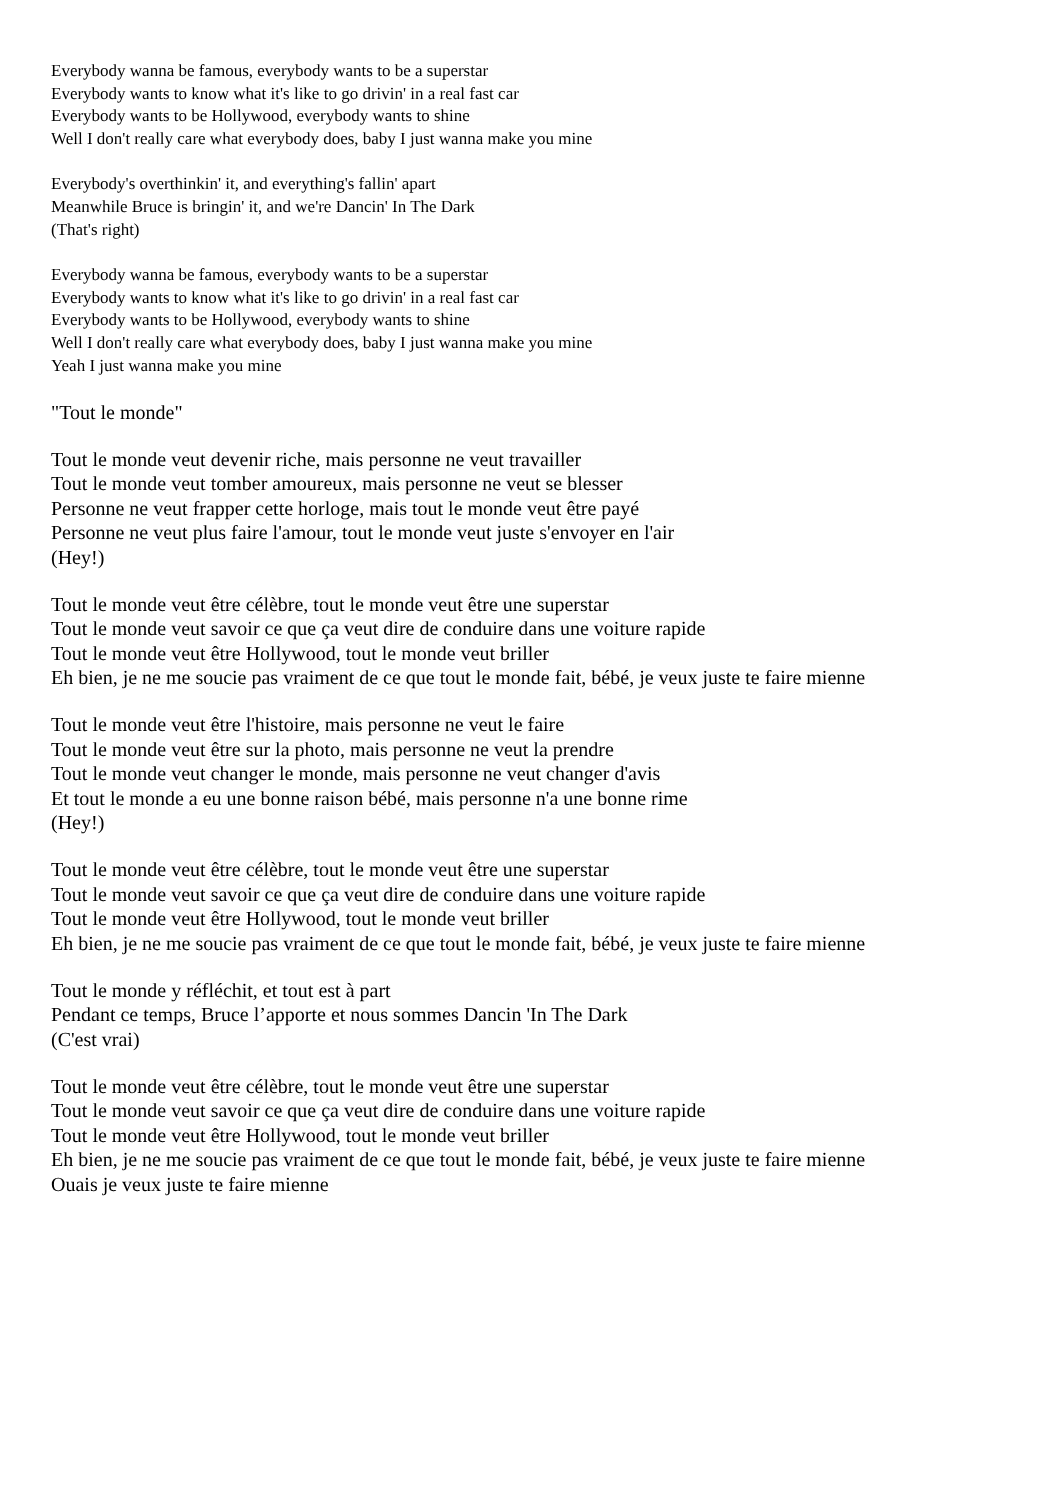Everybody wanna be famous, everybody wants to be a superstar
Everybody wants to know what it's like to go drivin' in a real fast car
Everybody wants to be Hollywood, everybody wants to shine
Well I don't really care what everybody does, baby I just wanna make you mine
Everybody's overthinkin' it, and everything's fallin' apart
Meanwhile Bruce is bringin' it, and we're Dancin' In The Dark
(That's right)
Everybody wanna be famous, everybody wants to be a superstar
Everybody wants to know what it's like to go drivin' in a real fast car
Everybody wants to be Hollywood, everybody wants to shine
Well I don't really care what everybody does, baby I just wanna make you mine
Yeah I just wanna make you mine
"Tout le monde"
Tout le monde veut devenir riche, mais personne ne veut travailler
Tout le monde veut tomber amoureux, mais personne ne veut se blesser
Personne ne veut frapper cette horloge, mais tout le monde veut être payé
Personne ne veut plus faire l'amour, tout le monde veut juste s'envoyer en l'air
(Hey!)
Tout le monde veut être célèbre, tout le monde veut être une superstar
Tout le monde veut savoir ce que ça veut dire de conduire dans une voiture rapide
Tout le monde veut être Hollywood, tout le monde veut briller
Eh bien, je ne me soucie pas vraiment de ce que tout le monde fait, bébé, je veux juste te faire mienne
Tout le monde veut être l'histoire, mais personne ne veut le faire
Tout le monde veut être sur la photo, mais personne ne veut la prendre
Tout le monde veut changer le monde, mais personne ne veut changer d'avis
Et tout le monde a eu une bonne raison bébé, mais personne n'a une bonne rime
(Hey!)
Tout le monde veut être célèbre, tout le monde veut être une superstar
Tout le monde veut savoir ce que ça veut dire de conduire dans une voiture rapide
Tout le monde veut être Hollywood, tout le monde veut briller
Eh bien, je ne me soucie pas vraiment de ce que tout le monde fait, bébé, je veux juste te faire mienne
Tout le monde y réfléchit, et tout est à part
Pendant ce temps, Bruce l’apporte et nous sommes Dancin 'In The Dark
(C'est vrai)
Tout le monde veut être célèbre, tout le monde veut être une superstar
Tout le monde veut savoir ce que ça veut dire de conduire dans une voiture rapide
Tout le monde veut être Hollywood, tout le monde veut briller
Eh bien, je ne me soucie pas vraiment de ce que tout le monde fait, bébé, je veux juste te faire mienne
Ouais je veux juste te faire mienne